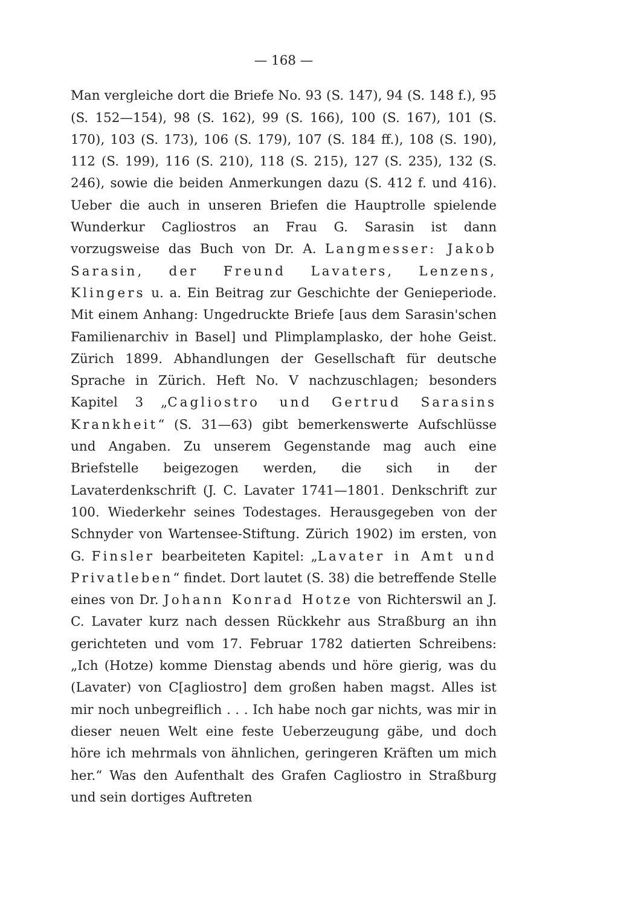— 168 —
Man vergleiche dort die Briefe No. 93 (S. 147), 94 (S. 148 f.), 95 (S. 152—154), 98 (S. 162), 99 (S. 166), 100 (S. 167), 101 (S. 170), 103 (S. 173), 106 (S. 179), 107 (S. 184 ff.), 108 (S. 190), 112 (S. 199), 116 (S. 210), 118 (S. 215), 127 (S. 235), 132 (S. 246), sowie die beiden Anmerkungen dazu (S. 412 f. und 416). Ueber die auch in unseren Briefen die Hauptrolle spielende Wunderkur Cagliostros an Frau G. Sarasin ist dann vorzugsweise das Buch von Dr. A. Langmesser: Jakob Sarasin, der Freund Lavaters, Lenzens, Klingers u. a. Ein Beitrag zur Geschichte der Genieperiode. Mit einem Anhang: Ungedruckte Briefe [aus dem Sarasin'schen Familienarchiv in Basel] und Plimplamplasko, der hohe Geist. Zürich 1899. Abhandlungen der Gesellschaft für deutsche Sprache in Zürich. Heft No. V nachzuschlagen; besonders Kapitel 3 „Cagliostro und Gertrud Sarasins Krankheit“ (S. 31—63) gibt bemerkenswerte Aufschlüsse und Angaben. Zu unserem Gegenstande mag auch eine Briefstelle beigezogen werden, die sich in der Lavaterdenkschrift (J. C. Lavater 1741—1801. Denkschrift zur 100. Wiederkehr seines Todestages. Herausgegeben von der Schnyder von Wartensee-Stiftung. Zürich 1902) im ersten, von G. Finsler bearbeiteten Kapitel: „Lavater in Amt und Privatleben“ findet. Dort lautet (S. 38) die betreffende Stelle eines von Dr. Johann Konrad Hotze von Richterswil an J. C. Lavater kurz nach dessen Rückkehr aus Straßburg an ihn gerichteten und vom 17. Februar 1782 datierten Schreibens: „Ich (Hotze) komme Dienstag abends und höre gierig, was du (Lavater) von C[agliostro] dem großen haben magst. Alles ist mir noch unbegreiflich . . . Ich habe noch gar nichts, was mir in dieser neuen Welt eine feste Ueberzeugung gäbe, und doch höre ich mehrmals von ähnlichen, geringeren Kräften um mich her.“ Was den Aufenthalt des Grafen Cagliostro in Straßburg und sein dortiges Auftreten